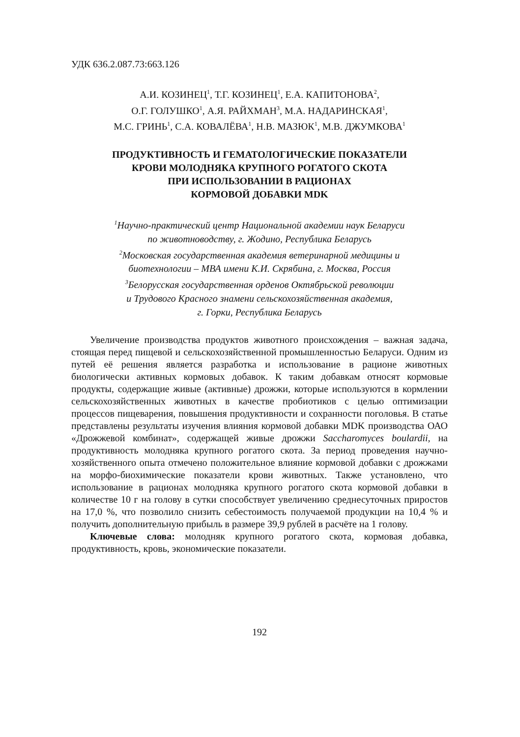УДК 636.2.087.73:663.126
А.И. КОЗИНЕЦ<sup>1</sup>, Т.Г. КОЗИНЕЦ<sup>1</sup>, Е.А. КАПИТОНОВА<sup>2</sup>,
О.Г. ГОЛУШКО<sup>1</sup>, А.Я. РАЙХМАН<sup>3</sup>, М.А. НАДАРИНСКАЯ<sup>1</sup>,
М.С. ГРИНЬ<sup>1</sup>, С.А. КОВАЛЁВА<sup>1</sup>, Н.В. МАЗЮК<sup>1</sup>, М.В. ДЖУМКОВА<sup>1</sup>
ПРОДУКТИВНОСТЬ И ГЕМАТОЛОГИЧЕСКИЕ ПОКАЗАТЕЛИ
КРОВИ МОЛОДНЯКА КРУПНОГО РОГАТОГО СКОТА
ПРИ ИСПОЛЬЗОВАНИИ В РАЦИОНАХ
КОРМОВОЙ ДОБАВКИ MDK
<sup>1</sup> Научно-практический центр Национальной академии наук Беларуси
по животноводству, г. Жодино, Республика Беларусь
<sup>2</sup> Московская государственная академия ветеринарной медицины и
биотехнологии – МВА имени К.И. Скрябина, г. Москва, Россия
<sup>3</sup> Белорусская государственная орденов Октябрьской революции
и Трудового Красного знамени сельскохозяйственная академия,
г. Горки, Республика Беларусь
Увеличение производства продуктов животного происхождения – важная задача, стоящая перед пищевой и сельскохозяйственной промышленностью Беларуси. Одним из путей её решения является разработка и использование в рационе животных биологически активных кормовых добавок. К таким добавкам относят кормовые продукты, содержащие живые (активные) дрожжи, которые используются в кормлении сельскохозяйственных животных в качестве пробиотиков с целью оптимизации процессов пищеварения, повышения продуктивности и сохранности поголовья. В статье представлены результаты изучения влияния кормовой добавки MDK производства ОАО «Дрожжевой комбинат», содержащей живые дрожжи Saccharomyces boulardii, на продуктивность молодняка крупного рогатого скота. За период проведения научно-хозяйственного опыта отмечено положительное влияние кормовой добавки с дрожжами на морфо-биохимические показатели крови животных. Также установлено, что использование в рационах молодняка крупного рогатого скота кормовой добавки в количестве 10 г на голову в сутки способствует увеличению среднесуточных приростов на 17,0 %, что позволило снизить себестоимость получаемой продукции на 10,4 % и получить дополнительную прибыль в размере 39,9 рублей в расчёте на 1 голову.
Ключевые слова: молодняк крупного рогатого скота, кормовая добавка, продуктивность, кровь, экономические показатели.
192